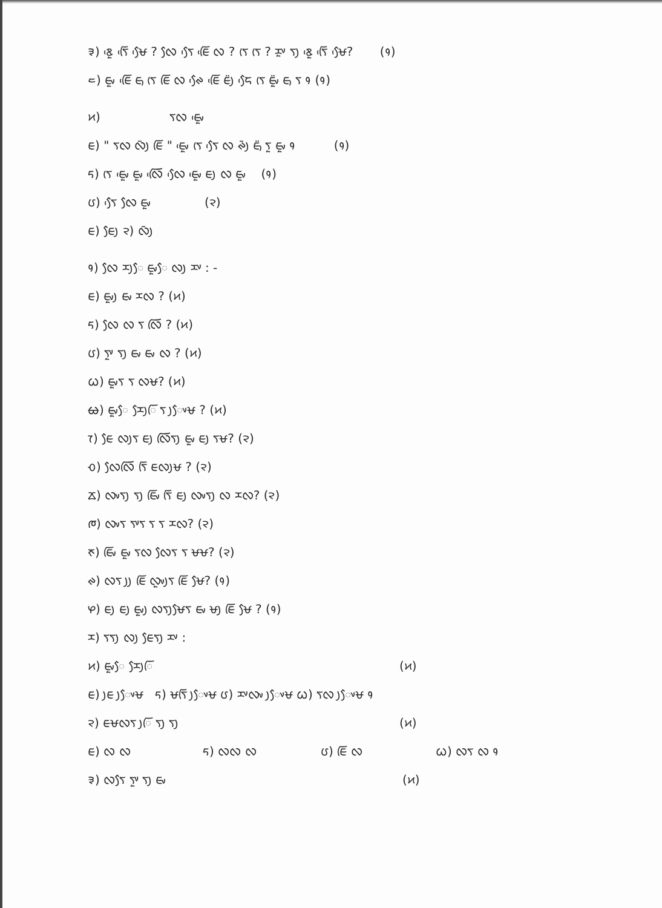᱃) ᰣᰬᰵ ᰛᰩᰵ ᰝᰧᰵ ? ᰜᰧ ᰛᰧᰵ ᰀᰩᰵ ᰜ ? ᰛᰨ ᰛᰨ ? ᰌᰤᰬ ᰛᰪ ᰣᰬᰵ ᰛᰩᰵ ᰝᰧᰵ? (᱁)
᱄) ᰀᰤᰬ ᰀᰩᰵ ᰀᰥ ᰛᰨ ᰀᰩ ᰜ ᰊᰧᰵ ᰀᰩᰵ ᰀᰪᰮ ᰏᰧᰵ ᰛᰨ ᰀᰤᰬᰮ ᰀᰥ ᰛ ᱁ (᱁)
᱅) ᰛᰜ ᰀᰤᰬᰵ
ᰀ) " ᰛᰜ ᰜᰪᰳ ᰀᰩ " ᰀᰤᰬᰵ ᰛᰨ ᰛᰧᰵ ᰜ ᰊᰪᰳ ᰀᰥᰮ ᰛᰬ ᰀᰤᰬ ᱁ (᱁)
ᰁ) ᰛᰨ ᰀᰤᰬᰵ ᰀᰤᰬ ᰜᰩᰵ ᰜᰧᰵ ᰀᰤᰬᰵ ᰀᰪ ᰜ ᰀᰤᰬ (᱁)
ᰂ) ᰛᰧᰵ ᰜᰧ ᰀᰤᰬ (᱂)
ᰀ) ᰀᰧᰪ ᱂) ᰜᰪᰳ
᱁) ᰜᰧ ᰌᰪᰧ ᰀᰤᰬᰧ ᰜᰪ ᰌᰤ : -
ᰀ) ᰀᰤᰬᰪ ᰀᰤ ᰌᰜ ? (᱅)
ᰁ) ᰜᰧ ᰜ ᰛ ᰜᰩ ? (᱅)
ᰂ) ᰛᰤᰬ ᰛᰪ ᰀᰤ ᰀᰤ ᰜ ? (᱅)
ᰃ) ᰀᰤᰬᰛ ᰛ ᰜᰝ? (᱅)
ᰄ) ᰀᰤᰬᰧ ᰌᰧᰪᰩ ᰛ ᰪᰤᰧᰝ ? (᱅)
ᰅ) ᰀᰧ ᰜᰪᰛ ᰀᰪ ᰜᰩᰛᰪ ᰀᰤᰬ ᰀᰪ ᰛᰝ? (᱂)
ᰆ) ᰜᰧᰜᰩ ᰛᰩ ᰀᰜᰪᰝ ? (᱂)
ᰇ) ᰜᰤᰛᰪ ᰛᰪ ᰀᰤᰩ ᰛᰩ ᰀᰪ ᰜᰤᰛᰪ ᰜ ᰌᰜ? (᱂)
ᰈ) ᰜᰤᰛ ᰛᰤᰛ ᰛ ᰛ ᰌᰜ? (᱂)
ᰉ) ᰀᰤᰩ ᰀᰤᰬ ᰛᰜ ᰜᰧᰛ ᰛ ᰝᰝ? (᱂)
ᰊ) ᰜᰛ ᰪᰪ ᰀᰩ ᰜᰤᰬᰪᰛ ᰀᰩ ᰝᰧ? (᱁)
ᰋ) ᰀᰪ ᰀᰪ ᰀᰤᰬᰪ ᰜᰛᰪᰝᰧᰛ ᰀᰤ ᰝᰪ ᰀᰩ ᰝᰧ ? (᱁)
ᰌ) ᰛᰛᰪ ᰜᰪ ᰀᰧᰛᰪ ᰌᰤ :
᱅) ᰀᰤᰬᰧ ᰌᰧᰪᰩ (᱅)
ᰀ) ᰪᰀ ᰪᰤᰧᰝ ᰁ) ᰝᰛᰩ ᰪᰤᰧᰝ ᰂ) ᰌᰤᰜᰤ ᰪᰤᰧᰝ ᰃ) ᰛᰜ ᰪᰤᰧᰝ ᱁
᱂) ᰀᰝᰜᰛ ᰪᰩ ᰛᰪ ᰛᰪ (᱅)
ᰀ) ᰜ ᰜ ᰁ) ᰜᰜ ᰜ ᰂ) ᰀᰩ ᰜ ᰃ) ᰜᰛ ᰜ ᱁
᱃) ᰜᰛᰧ ᰛᰤᰬ ᰛᰪ ᰀᰤ (᱅)